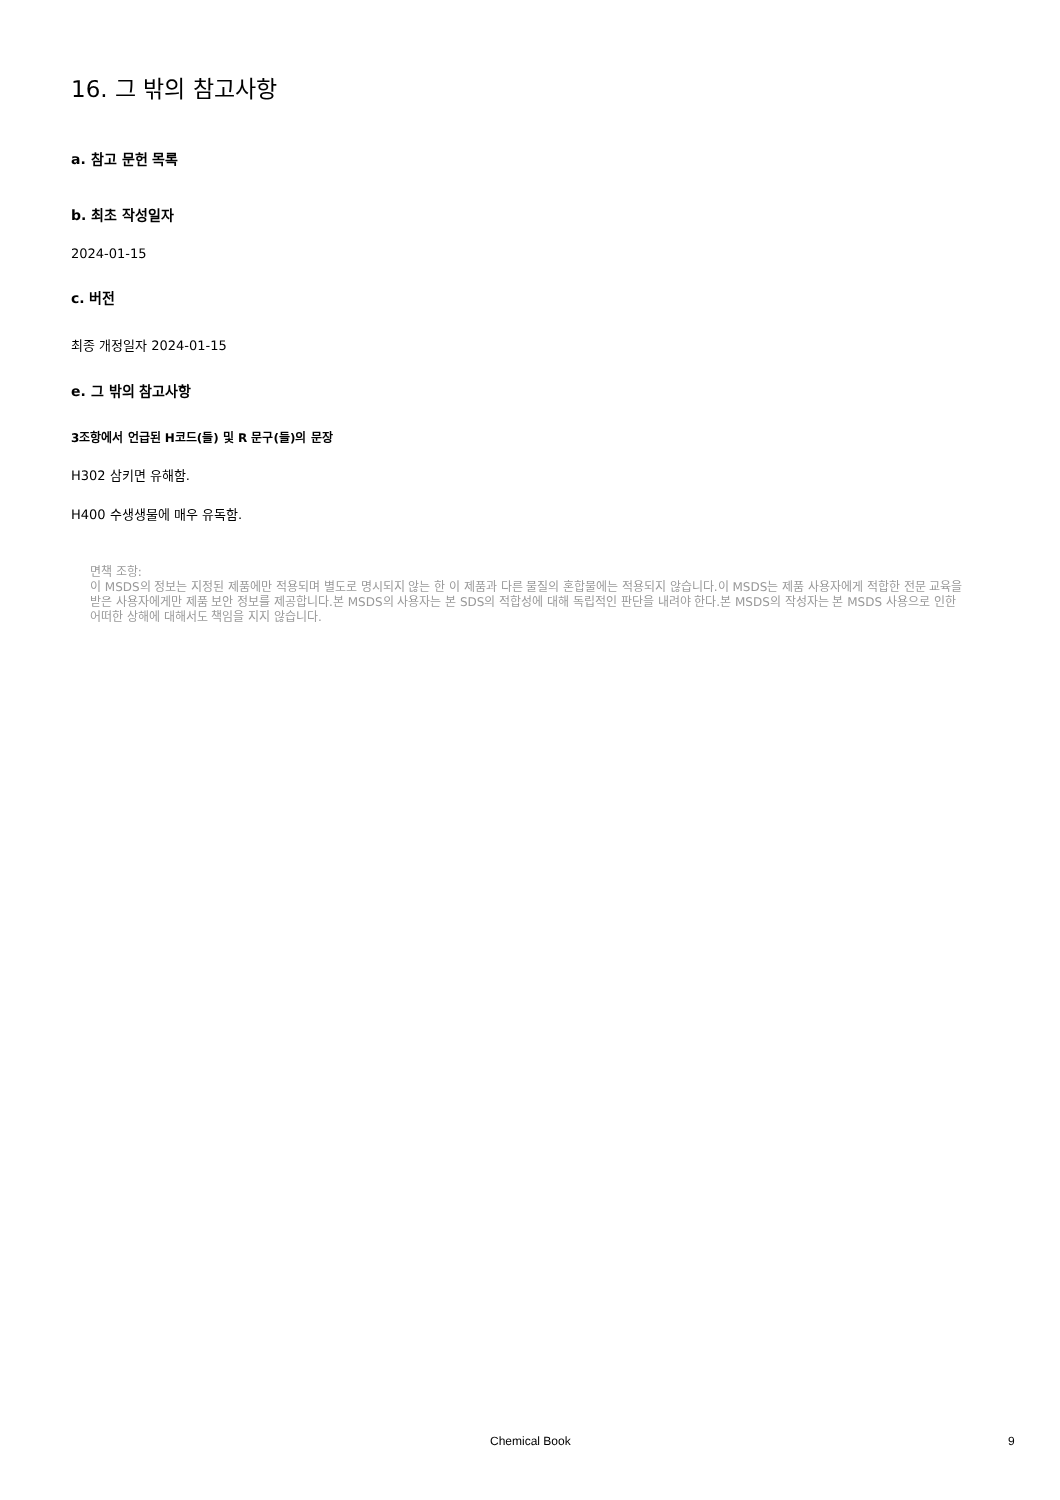16. 그 밖의 참고사항
a. 참고 문헌 목록
b. 최초 작성일자
2024-01-15
c. 버전
최종 개정일자 2024-01-15
e. 그 밖의 참고사항
3조항에서 언급된 H코드(들) 및 R 문구(들)의 문장
H302 삼키면 유해함.
H400 수생생물에 매우 유독함.
면책 조항:
이 MSDS의 정보는 지정된 제품에만 적용되며 별도로 명시되지 않는 한 이 제품과 다른 물질의 혼합물에는 적용되지 않습니다.이 MSDS는 제품 사용자에게 적합한 전문 교육을 받은 사용자에게만 제품 보안 정보를 제공합니다.본 MSDS의 사용자는 본 SDS의 적합성에 대해 독립적인 판단을 내려야 한다.본 MSDS의 작성자는 본 MSDS 사용으로 인한 어떠한 상해에 대해서도 책임을 지지 않습니다.
Chemical Book 9